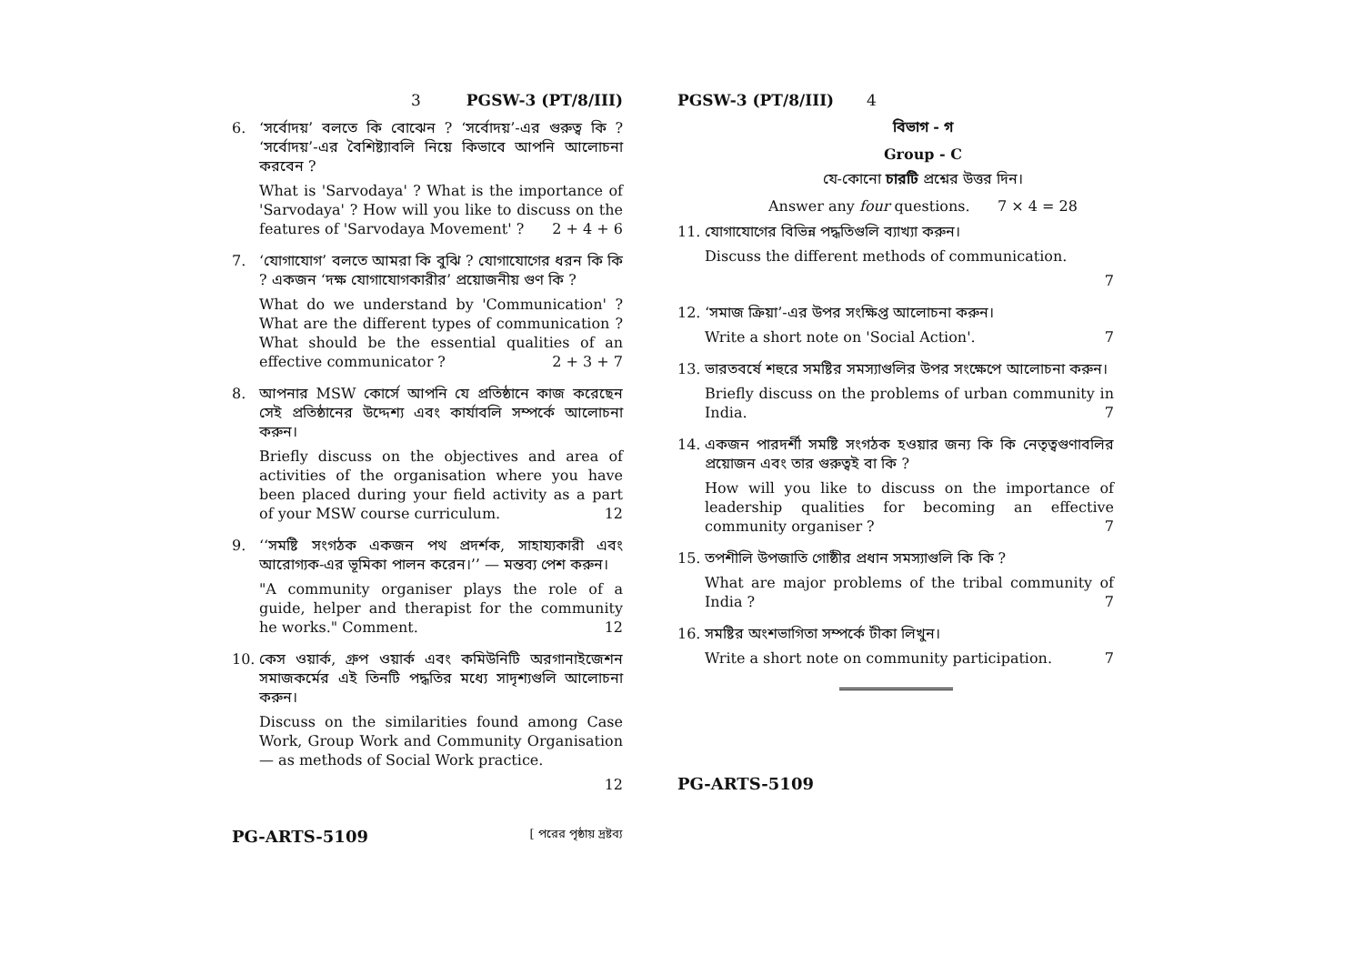3 PGSW-3 (PT/8/III)
6. ‘সর্বোদয়’ বলতে কি বোঝেন ? ‘সর্বোদয়’-এর গুরুত্ব কি ? ‘সর্বোদয়’-এর বৈশিষ্ট্যাবলি নিয়ে কিভাবে আপনি আলোচনা করবেন ?
What is 'Sarvodaya' ? What is the importance of 'Sarvodaya' ? How will you like to discuss on the features of 'Sarvodaya Movement' ? 2 + 4 + 6
7. ‘যোগাযোগ’ বলতে আমরা কি বুঝি ? যোগাযোগের ধরন কি কি ? একজন ‘দক্ষ যোগাযোগকারীর’ প্রয়োজনীয় গুণ কি ?
What do we understand by 'Communication' ? What are the different types of communication ? What should be the essential qualities of an effective communicator ? 2 + 3 + 7
8. আপনার MSW কোর্সে আপনি যে প্রতিষ্ঠানে কাজ করেছেন সেই প্রতিষ্ঠানের উদ্দেশ্য এবং কার্যাবলি সম্পর্কে আলোচনা করুন।
Briefly discuss on the objectives and area of activities of the organisation where you have been placed during your field activity as a part of your MSW course curriculum. 12
9. ‘‘সমষ্টি সংগঠক একজন পথ প্রদর্শক, সাহায্যকারী এবং আরোগ্যক-এর ভূমিকা পালন করেন।’’ — মন্তব্য পেশ করুন।
"A community organiser plays the role of a guide, helper and therapist for the community he works." Comment. 12
10. কেস ওয়ার্ক, গ্রুপ ওয়ার্ক এবং কমিউনিটি অরগানাইজেশন সমাজকর্মের এই তিনটি পদ্ধতির মধ্যে সাদৃশ্যগুলি আলোচনা করুন।
Discuss on the similarities found among Case Work, Group Work and Community Organisation — as methods of Social Work practice.
12
PG-ARTS-5109 [ পরের পৃষ্ঠায় দ্রষ্টব্য
PGSW-3 (PT/8/III) 4
বিভাগ - গ
Group - C
যে-কোনো চারটি প্রশ্নের উত্তর দিন।
Answer any four questions. 7 × 4 = 28
11. যোগাযোগের বিভিন্ন পদ্ধতিগুলি ব্যাখ্যা করুন।
Discuss the different methods of communication.
7
12. ‘সমাজ ক্রিয়া’-এর উপর সংক্ষিপ্ত আলোচনা করুন।
Write a short note on 'Social Action'. 7
13. ভারতবর্ষে শহুরে সমষ্টির সমস্যাগুলির উপর সংক্ষেপে আলোচনা করুন।
Briefly discuss on the problems of urban community in India. 7
14. একজন পারদর্শী সমষ্টি সংগঠক হওয়ার জন্য কি কি নেতৃত্বগুণাবলির প্রয়োজন এবং তার গুরুত্বই বা কি ?
How will you like to discuss on the importance of leadership qualities for becoming an effective community organiser ? 7
15. তপশীলি উপজাতি গোষ্ঠীর প্রধান সমস্যাগুলি কি কি ?
What are major problems of the tribal community of India ? 7
16. সমষ্টির অংশভাগিতা সম্পর্কে টীকা লিখুন।
Write a short note on community participation. 7
PG-ARTS-5109